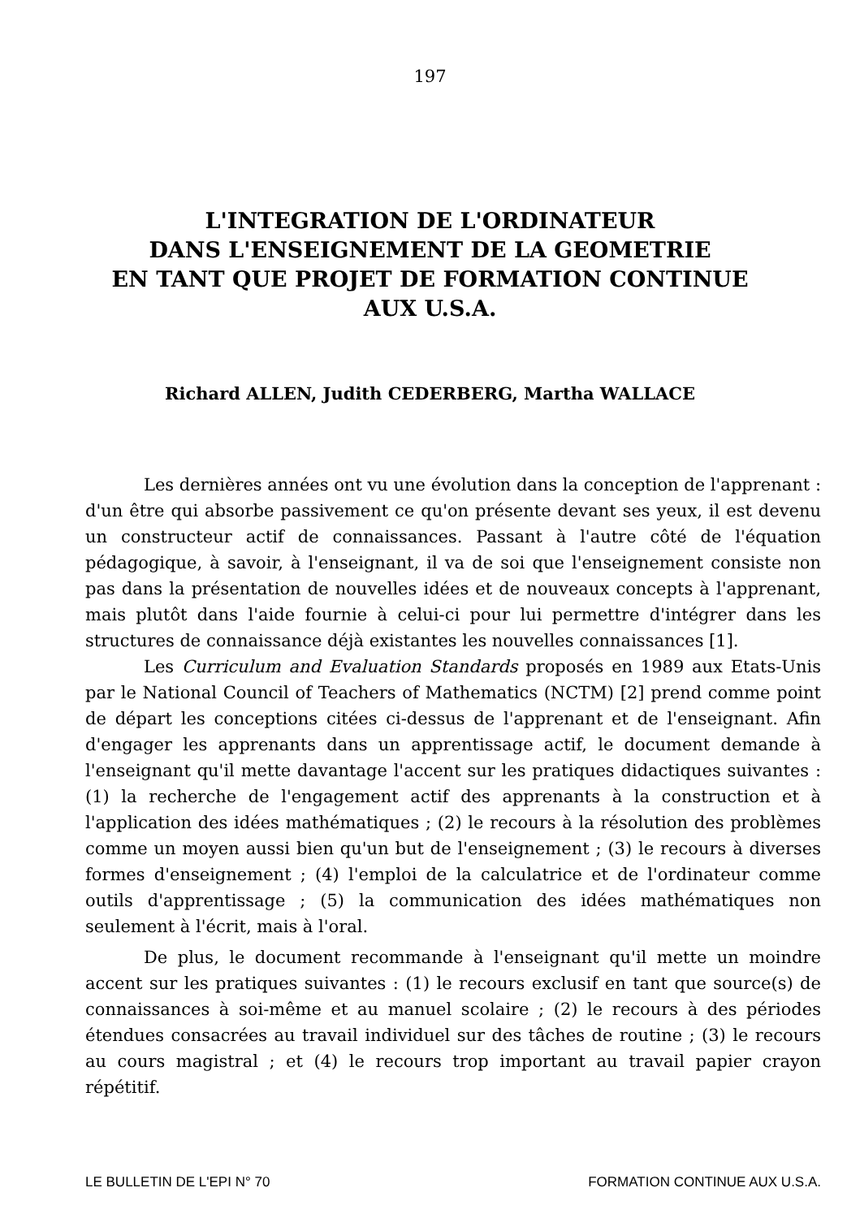197
L'INTEGRATION DE L'ORDINATEUR
DANS L'ENSEIGNEMENT DE LA GEOMETRIE
EN TANT QUE PROJET DE FORMATION CONTINUE
AUX U.S.A.
Richard ALLEN, Judith CEDERBERG, Martha WALLACE
Les dernières années ont vu une évolution dans la conception de l'apprenant : d'un être qui absorbe passivement ce qu'on présente devant ses yeux, il est devenu un constructeur actif de connaissances. Passant à l'autre côté de l'équation pédagogique, à savoir, à l'enseignant, il va de soi que l'enseignement consiste non pas dans la présentation de nouvelles idées et de nouveaux concepts à l'apprenant, mais plutôt dans l'aide fournie à celui-ci pour lui permettre d'intégrer dans les structures de connaissance déjà existantes les nouvelles connaissances [1].
Les Curriculum and Evaluation Standards proposés en 1989 aux Etats-Unis par le National Council of Teachers of Mathematics (NCTM) [2] prend comme point de départ les conceptions citées ci-dessus de l'apprenant et de l'enseignant. Afin d'engager les apprenants dans un apprentissage actif, le document demande à l'enseignant qu'il mette davantage l'accent sur les pratiques didactiques suivantes : (1) la recherche de l'engagement actif des apprenants à la construction et à l'application des idées mathématiques ; (2) le recours à la résolution des problèmes comme un moyen aussi bien qu'un but de l'enseignement ; (3) le recours à diverses formes d'enseignement ; (4) l'emploi de la calculatrice et de l'ordinateur comme outils d'apprentissage ; (5) la communication des idées mathématiques non seulement à l'écrit, mais à l'oral.
De plus, le document recommande à l'enseignant qu'il mette un moindre accent sur les pratiques suivantes : (1) le recours exclusif en tant que source(s) de connaissances à soi-même et au manuel scolaire ; (2) le recours à des périodes étendues consacrées au travail individuel sur des tâches de routine ; (3) le recours au cours magistral ; et (4) le recours trop important au travail papier crayon répétitif.
LE BULLETIN DE L'EPI N° 70 FORMATION CONTINUE AUX U.S.A.